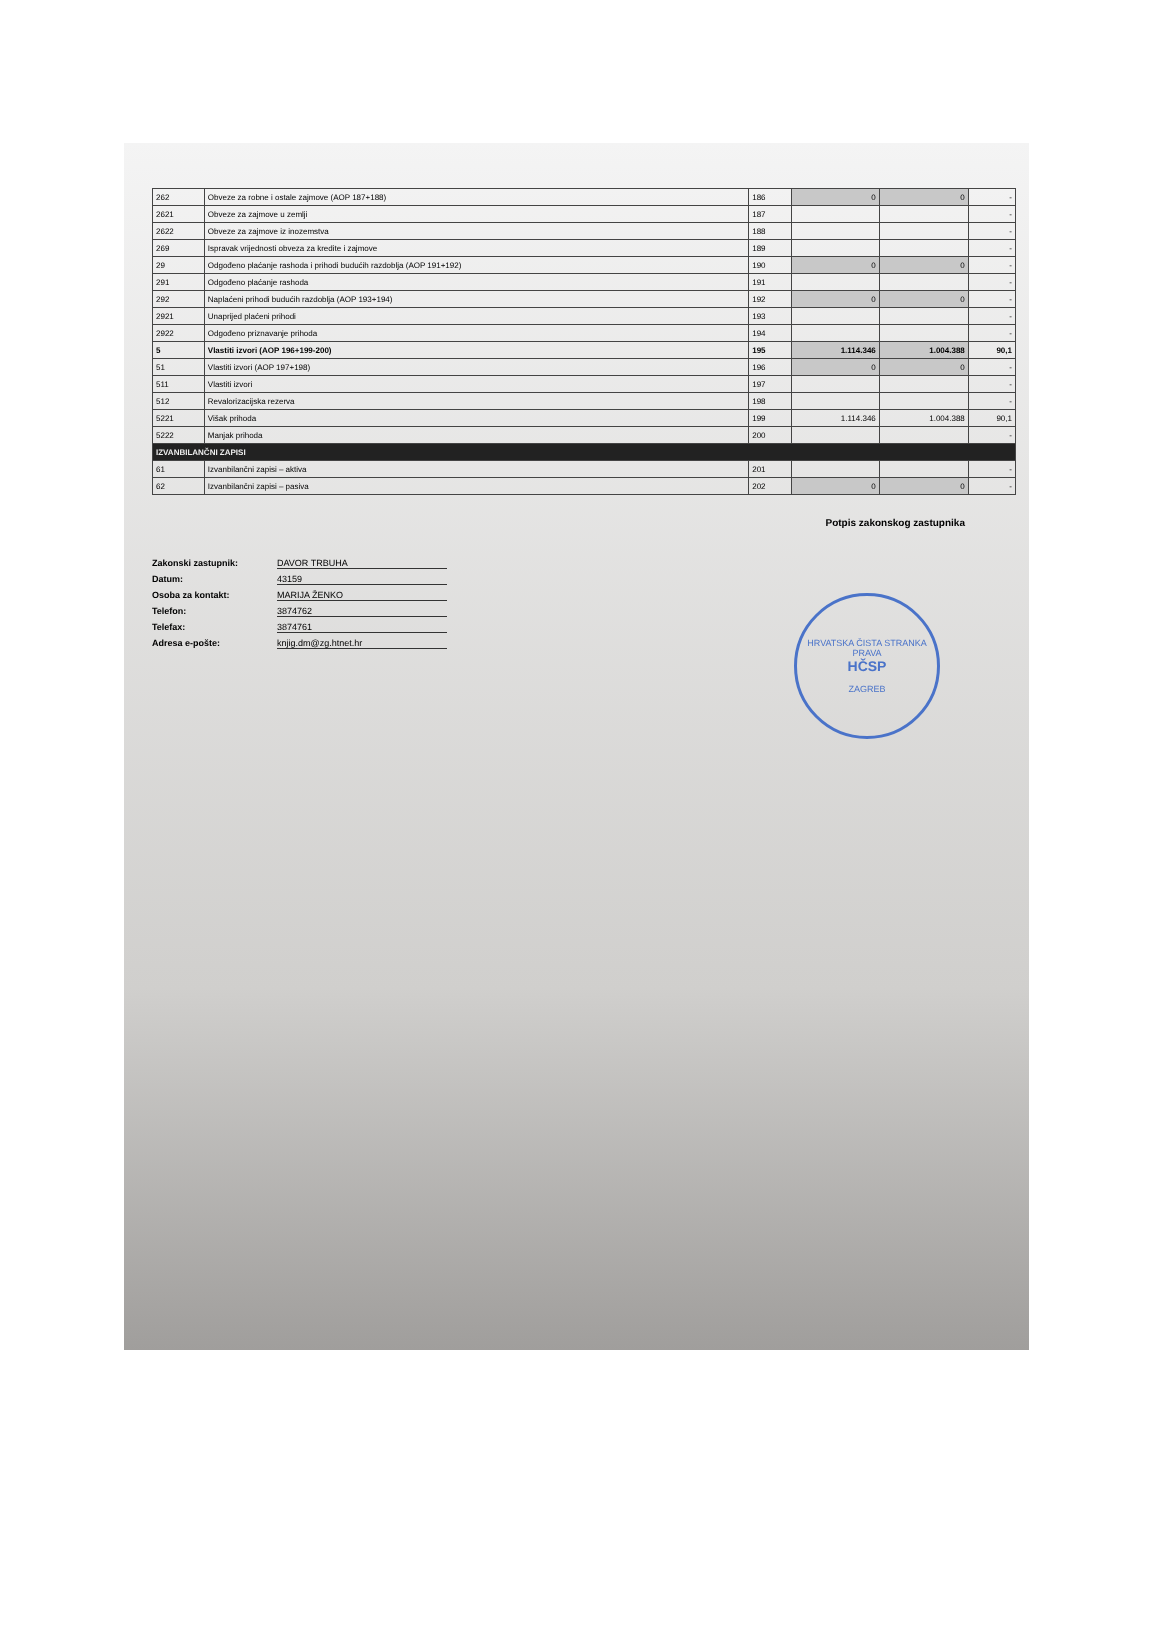| 262 | Obveze za robne i ostale zajmove (AOP 187+188) | 186 | 0 | 0 | - |
| 2621 | Obveze za zajmove u zemlji | 187 | | | - |
| 2622 | Obveze za zajmove iz inozemstva | 188 | | | - |
| 269 | Ispravak vrijednosti obveza za kredite i zajmove | 189 | | | - |
| 29 | Odgođeno plaćanje rashoda i prihodi budućih razdoblja (AOP 191+192) | 190 | 0 | 0 | - |
| 291 | Odgođeno plaćanje rashoda | 191 | | | - |
| 292 | Naplaćeni prihodi budućih razdoblja (AOP 193+194) | 192 | 0 | 0 | - |
| 2921 | Unaprijed plaćeni prihodi | 193 | | | - |
| 2922 | Odgođeno priznavanje prihoda | 194 | | | - |
| 5 | Vlastiti izvori (AOP 196+199-200) | 195 | 1.114.346 | 1.004.388 | 90,1 |
| 51 | Vlastiti izvori (AOP 197+198) | 196 | 0 | 0 | - |
| 511 | Vlastiti izvori | 197 | | | - |
| 512 | Revalorizacijska rezerva | 198 | | | - |
| 5221 | Višak prihoda | 199 | 1.114.346 | 1.004.388 | 90,1 |
| 5222 | Manjak prihoda | 200 | | | - |
| IZVANBILANČNI ZAPISI | | | | | |
| 61 | Izvanbilančni zapisi – aktiva | 201 | | | - |
| 62 | Izvanbilančni zapisi – pasiva | 202 | 0 | 0 | - |
Potpis zakonskog zastupnika
Zakonski zastupnik: DAVOR TRBUHA
Datum: 43159
Osoba za kontakt: MARIJA ŽENKO
Telefon: 3874762
Telefax: 3874761
Adresa e-pošte: knjig.dm@zg.htnet.hr
HRVATSKA ČISTA STRANKA PRAVA
HČSP
ZAGREB